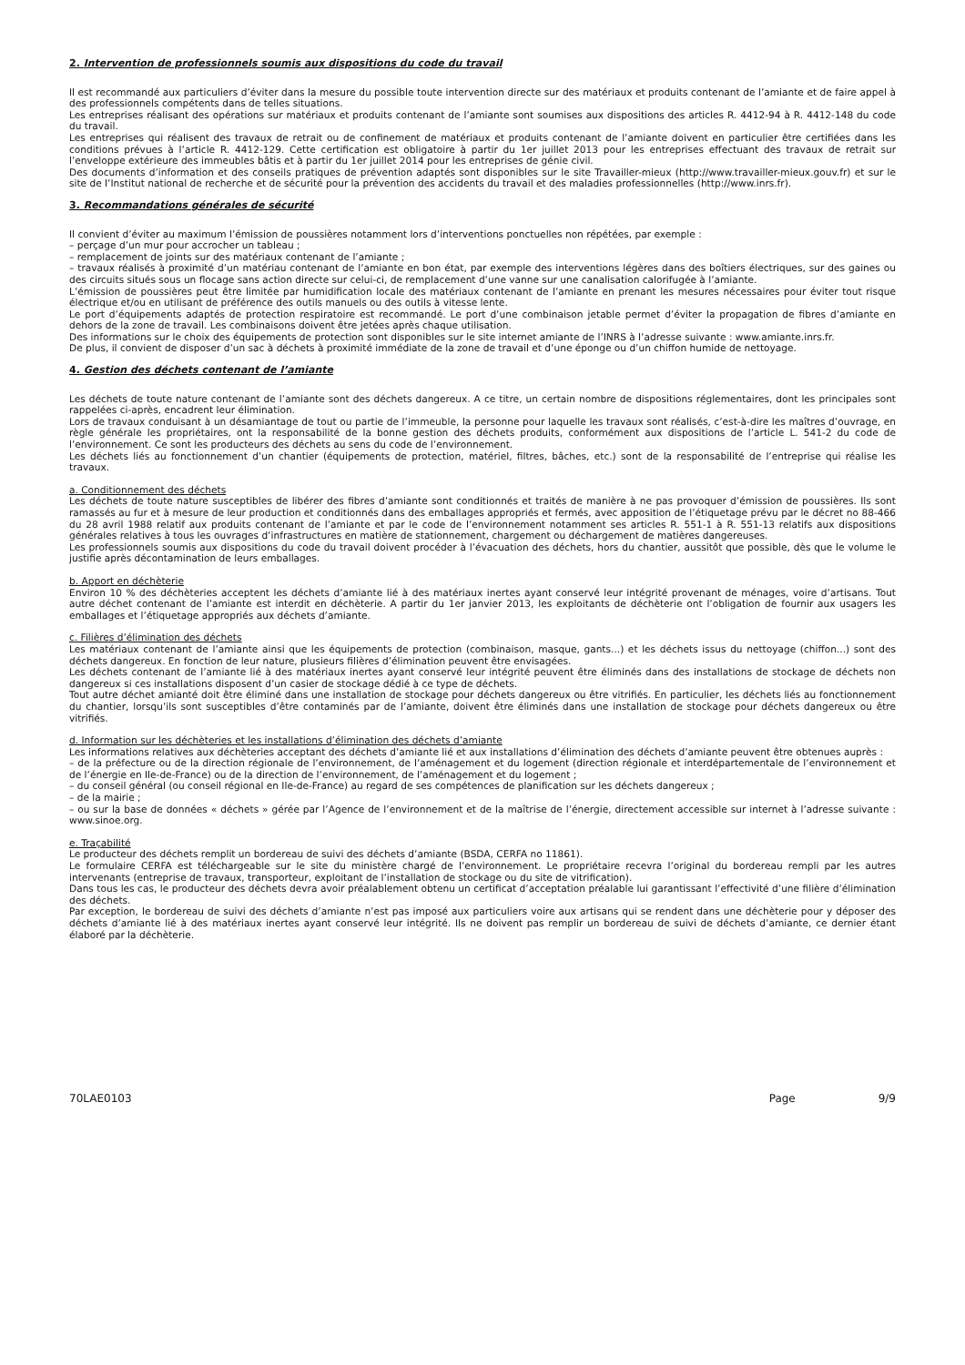2. Intervention de professionnels soumis aux dispositions du code du travail
Il est recommandé aux particuliers d’éviter dans la mesure du possible toute intervention directe sur des matériaux et produits contenant de l’amiante et de faire appel à des professionnels compétents dans de telles situations.
Les entreprises réalisant des opérations sur matériaux et produits contenant de l’amiante sont soumises aux dispositions des articles R. 4412-94 à R. 4412-148 du code du travail.
Les entreprises qui réalisent des travaux de retrait ou de confinement de matériaux et produits contenant de l’amiante doivent en particulier être certifiées dans les conditions prévues à l’article R. 4412-129. Cette certification est obligatoire à partir du 1er juillet 2013 pour les entreprises effectuant des travaux de retrait sur l’enveloppe extérieure des immeubles bâtis et à partir du 1er juillet 2014 pour les entreprises de génie civil.
Des documents d’information et des conseils pratiques de prévention adaptés sont disponibles sur le site Travailler-mieux (http://www.travailler-mieux.gouv.fr) et sur le site de l’Institut national de recherche et de sécurité pour la prévention des accidents du travail et des maladies professionnelles (http://www.inrs.fr).
3. Recommandations générales de sécurité
Il convient d’éviter au maximum l’émission de poussières notamment lors d’interventions ponctuelles non répétées, par exemple :
– perçage d’un mur pour accrocher un tableau ;
– remplacement de joints sur des matériaux contenant de l’amiante ;
– travaux réalisés à proximité d’un matériau contenant de l’amiante en bon état, par exemple des interventions légères dans des boîtiers électriques, sur des gaines ou des circuits situés sous un flocage sans action directe sur celui-ci, de remplacement d’une vanne sur une canalisation calorifugée à l’amiante.
L’émission de poussières peut être limitée par humidification locale des matériaux contenant de l’amiante en prenant les mesures nécessaires pour éviter tout risque électrique et/ou en utilisant de préférence des outils manuels ou des outils à vitesse lente.
Le port d’équipements adaptés de protection respiratoire est recommandé. Le port d’une combinaison jetable permet d’éviter la propagation de fibres d’amiante en dehors de la zone de travail. Les combinaisons doivent être jetées après chaque utilisation.
Des informations sur le choix des équipements de protection sont disponibles sur le site internet amiante de l’INRS à l’adresse suivante : www.amiante.inrs.fr.
De plus, il convient de disposer d’un sac à déchets à proximité immédiate de la zone de travail et d’une éponge ou d’un chiffon humide de nettoyage.
4. Gestion des déchets contenant de l’amiante
Les déchets de toute nature contenant de l’amiante sont des déchets dangereux. A ce titre, un certain nombre de dispositions réglementaires, dont les principales sont rappelées ci-après, encadrent leur élimination.
Lors de travaux conduisant à un désamiantage de tout ou partie de l’immeuble, la personne pour laquelle les travaux sont réalisés, c’est-à-dire les maîtres d’ouvrage, en règle générale les propriétaires, ont la responsabilité de la bonne gestion des déchets produits, conformément aux dispositions de l’article L. 541-2 du code de l’environnement. Ce sont les producteurs des déchets au sens du code de l’environnement.
Les déchets liés au fonctionnement d’un chantier (équipements de protection, matériel, filtres, bâches, etc.) sont de la responsabilité de l’entreprise qui réalise les travaux.
a. Conditionnement des déchets
Les déchets de toute nature susceptibles de libérer des fibres d’amiante sont conditionnés et traités de manière à ne pas provoquer d’émission de poussières. Ils sont ramassés au fur et à mesure de leur production et conditionnés dans des emballages appropriés et fermés, avec apposition de l’étiquetage prévu par le décret no 88-466 du 28 avril 1988 relatif aux produits contenant de l’amiante et par le code de l’environnement notamment ses articles R. 551-1 à R. 551-13 relatifs aux dispositions générales relatives à tous les ouvrages d’infrastructures en matière de stationnement, chargement ou déchargement de matières dangereuses.
Les professionnels soumis aux dispositions du code du travail doivent procéder à l’évacuation des déchets, hors du chantier, aussitôt que possible, dès que le volume le justifie après décontamination de leurs emballages.
b. Apport en déchèterie
Environ 10 % des déchèteries acceptent les déchets d’amiante lié à des matériaux inertes ayant conservé leur intégrité provenant de ménages, voire d’artisans. Tout autre déchet contenant de l’amiante est interdit en déchèterie. A partir du 1er janvier 2013, les exploitants de déchèterie ont l’obligation de fournir aux usagers les emballages et l’étiquetage appropriés aux déchets d’amiante.
c. Filières d’élimination des déchets
Les matériaux contenant de l’amiante ainsi que les équipements de protection (combinaison, masque, gants...) et les déchets issus du nettoyage (chiffon...) sont des déchets dangereux. En fonction de leur nature, plusieurs filières d’élimination peuvent être envisagées.
Les déchets contenant de l’amiante lié à des matériaux inertes ayant conservé leur intégrité peuvent être éliminés dans des installations de stockage de déchets non dangereux si ces installations disposent d’un casier de stockage dédié à ce type de déchets.
Tout autre déchet amianté doit être éliminé dans une installation de stockage pour déchets dangereux ou être vitrifiés. En particulier, les déchets liés au fonctionnement du chantier, lorsqu’ils sont susceptibles d’être contaminés par de l’amiante, doivent être éliminés dans une installation de stockage pour déchets dangereux ou être vitrifiés.
d. Information sur les déchèteries et les installations d’élimination des déchets d’amiante
Les informations relatives aux déchèteries acceptant des déchets d’amiante lié et aux installations d’élimination des déchets d’amiante peuvent être obtenues auprès :
– de la préfecture ou de la direction régionale de l’environnement, de l’aménagement et du logement (direction régionale et interdépartementale de l’environnement et de l’énergie en Ile-de-France) ou de la direction de l’environnement, de l’aménagement et du logement ;
– du conseil général (ou conseil régional en Ile-de-France) au regard de ses compétences de planification sur les déchets dangereux ;
– de la mairie ;
– ou sur la base de données « déchets » gérée par l’Agence de l’environnement et de la maîtrise de l’énergie, directement accessible sur internet à l’adresse suivante : www.sinoe.org.
e. Traçabilité
Le producteur des déchets remplit un bordereau de suivi des déchets d’amiante (BSDA, CERFA no 11861).
Le formulaire CERFA est téléchargeable sur le site du ministère chargé de l’environnement. Le propriétaire recevra l’original du bordereau rempli par les autres intervenants (entreprise de travaux, transporteur, exploitant de l’installation de stockage ou du site de vitrification).
Dans tous les cas, le producteur des déchets devra avoir préalablement obtenu un certificat d’acceptation préalable lui garantissant l’effectivité d’une filière d’élimination des déchets.
Par exception, le bordereau de suivi des déchets d’amiante n’est pas imposé aux particuliers voire aux artisans qui se rendent dans une déchèterie pour y déposer des déchets d’amiante lié à des matériaux inertes ayant conservé leur intégrité. Ils ne doivent pas remplir un bordereau de suivi de déchets d’amiante, ce dernier étant élaboré par la déchèterie.
70LAE0103 Page 9/9